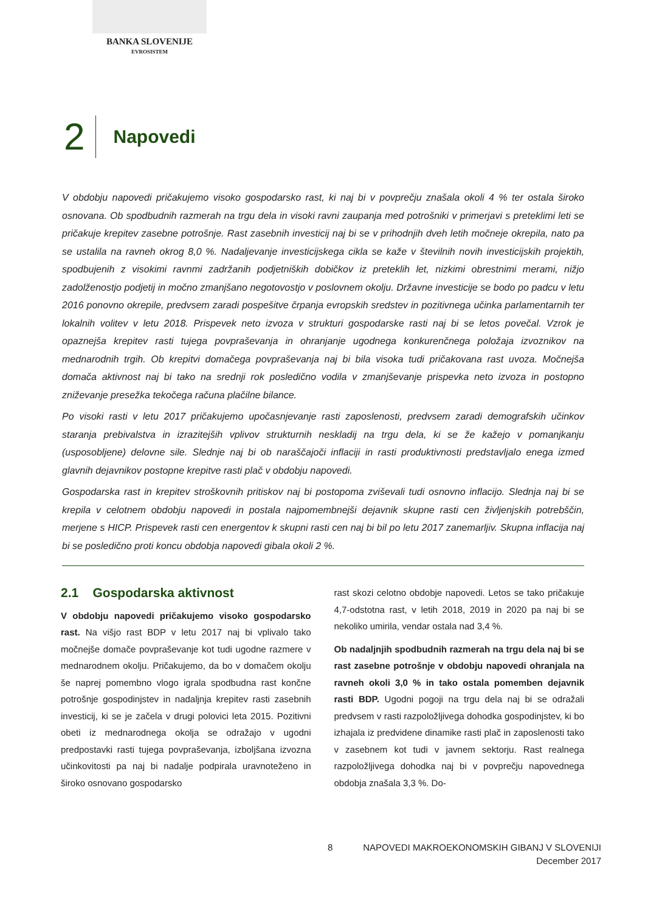BANKA SLOVENIJE
EVROSISTEM
2 Napovedi
V obdobju napovedi pričakujemo visoko gospodarsko rast, ki naj bi v povprečju znašala okoli 4 % ter ostala široko osnovana. Ob spodbudnih razmerah na trgu dela in visoki ravni zaupanja med potrošniki v primerjavi s preteklimi leti se pričakuje krepitev zasebne potrošnje. Rast zasebnih investicij naj bi se v prihodnjih dveh letih močneje okrepila, nato pa se ustalila na ravneh okrog 8,0 %. Nadaljevanje investicijskega cikla se kaže v številnih novih investicijskih projektih, spodbujenih z visokimi ravnmi zadržanih podjetniških dobičkov iz preteklih let, nizkimi obrestnimi merami, nižjo zadolženostjo podjetij in močno zmanjšano negotovostjo v poslovnem okolju. Državne investicije se bodo po padcu v letu 2016 ponovno okrepile, predvsem zaradi pospešitve črpanja evropskih sredstev in pozitivnega učinka parlamentarnih ter lokalnih volitev v letu 2018. Prispevek neto izvoza v strukturi gospodarske rasti naj bi se letos povečal. Vzrok je opaznejša krepitev rasti tujega povpraševanja in ohranjanje ugodnega konkurenčnega položaja izvoznikov na mednarodnih trgih. Ob krepitvi domačega povpraševanja naj bi bila visoka tudi pričakovana rast uvoza. Močnejša domača aktivnost naj bi tako na srednji rok posledično vodila v zmanjševanje prispevka neto izvoza in postopno zniževanje presežka tekočega računa plačilne bilance.
Po visoki rasti v letu 2017 pričakujemo upočasnjevanje rasti zaposlenosti, predvsem zaradi demografskih učinkov staranja prebivalstva in izrazitejših vplivov strukturnih neskladij na trgu dela, ki se že kažejo v pomanjkanju (usposobljene) delovne sile. Slednje naj bi ob naraščajoči inflaciji in rasti produktivnosti predstavljalo enega izmed glavnih dejavnikov postopne krepitve rasti plač v obdobju napovedi.
Gospodarska rast in krepitev stroškovnih pritiskov naj bi postopoma zviševali tudi osnovno inflacijo. Slednja naj bi se krepila v celotnem obdobju napovedi in postala najpomembnejši dejavnik skupne rasti cen življenjskih potrebščin, merjene s HICP. Prispevek rasti cen energentov k skupni rasti cen naj bi bil po letu 2017 zanemarljiv. Skupna inflacija naj bi se posledično proti koncu obdobja napovedi gibala okoli 2 %.
2.1 Gospodarska aktivnost
V obdobju napovedi pričakujemo visoko gospodarsko rast. Na višjo rast BDP v letu 2017 naj bi vplivalo tako močnejše domače povpraševanje kot tudi ugodne razmere v mednarodnem okolju. Pričakujemo, da bo v domačem okolju še naprej pomembno vlogo igrala spodbudna rast končne potrošnje gospodinjstev in nadaljnja krepitev rasti zasebnih investicij, ki se je začela v drugi polovici leta 2015. Pozitivni obeti iz mednarodnega okolja se odražajo v ugodni predpostavki rasti tujega povpraševanja, izboljšana izvozna učinkovitosti pa naj bi nadalje podpirala uravnoteženo in široko osnovano gospodarsko
rast skozi celotno obdobje napovedi. Letos se tako pričakuje 4,7-odstotna rast, v letih 2018, 2019 in 2020 pa naj bi se nekoliko umirila, vendar ostala nad 3,4 %.
Ob nadaljnjih spodbudnih razmerah na trgu dela naj bi se rast zasebne potrošnje v obdobju napovedi ohranjala na ravneh okoli 3,0 % in tako ostala pomemben dejavnik rasti BDP. Ugodni pogoji na trgu dela naj bi se odražali predvsem v rasti razpoložljivega dohodka gospodinjstev, ki bo izhajala iz predvidene dinamike rasti plač in zaposlenosti tako v zasebnem kot tudi v javnem sektorju. Rast realnega razpoložljivega dohodka naj bi v povprečju napovednega obdobja znašala 3,3 %. Do-
8 NAPOVEDI MAKROEKONOMSKIH GIBANJ V SLOVENIJI
December 2017